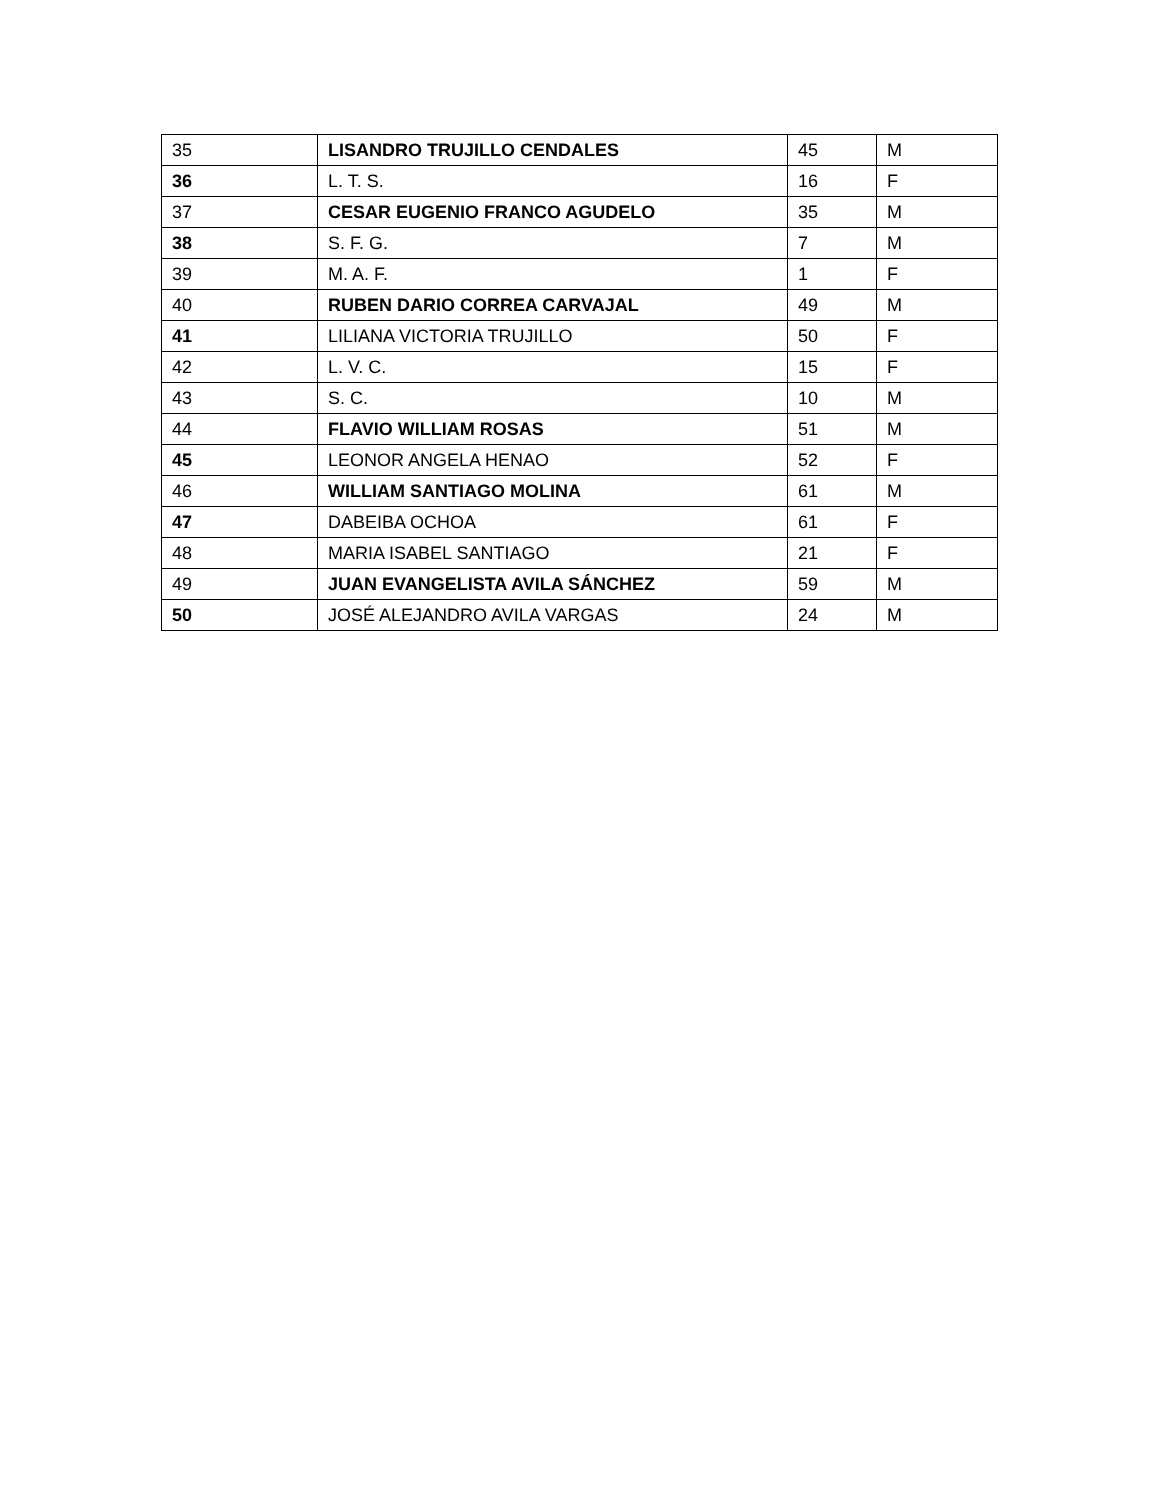| 35 | LISANDRO TRUJILLO CENDALES | 45 | M |
| 36 | L. T. S. | 16 | F |
| 37 | CESAR EUGENIO FRANCO AGUDELO | 35 | M |
| 38 | S. F. G. | 7 | M |
| 39 | M. A. F. | 1 | F |
| 40 | RUBEN DARIO CORREA CARVAJAL | 49 | M |
| 41 | LILIANA VICTORIA TRUJILLO | 50 | F |
| 42 | L. V. C. | 15 | F |
| 43 | S. C. | 10 | M |
| 44 | FLAVIO WILLIAM ROSAS | 51 | M |
| 45 | LEONOR ANGELA HENAO | 52 | F |
| 46 | WILLIAM SANTIAGO MOLINA | 61 | M |
| 47 | DABEIBA OCHOA | 61 | F |
| 48 | MARIA ISABEL SANTIAGO | 21 | F |
| 49 | JUAN EVANGELISTA AVILA SÁNCHEZ | 59 | M |
| 50 | JOSÉ ALEJANDRO AVILA VARGAS | 24 | M |